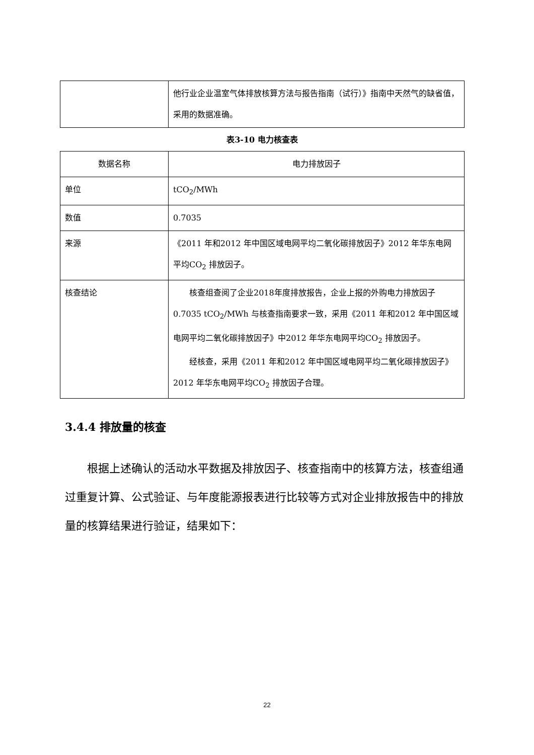| | 他行业企业温室气体排放核算方法与报告指南（试行）》指南中天然气的缺省值，采用的数据准确。 |
表3-10 电力核查表
| 数据名称 | 电力排放因子 |
| 单位 | tCO<sub>2</sub>/MWh |
| 数值 | 0.7035 |
| 来源 | 《2011 年和2012 年中国区域电网平均二氧化碳排放因子》2012 年华东电网平均CO<sub>2</sub> 排放因子。 |
| 核查结论 | 核查组查阅了企业2018年度排放报告，企业上报的外购电力排放因子0.7035 tCO<sub>2</sub>/MWh 与核查指南要求一致，采用《2011 年和2012 年中国区域电网平均二氧化碳排放因子》中2012 年华东电网平均CO<sub>2</sub> 排放因子。 经核查，采用《2011 年和2012 年中国区域电网平均二氧化碳排放因子》2012 年华东电网平均CO<sub>2</sub> 排放因子合理。 |
3.4.4 排放量的核查
根据上述确认的活动水平数据及排放因子、核查指南中的核算方法，核查组通过重复计算、公式验证、与年度能源报表进行比较等方式对企业排放报告中的排放量的核算结果进行验证，结果如下：
22